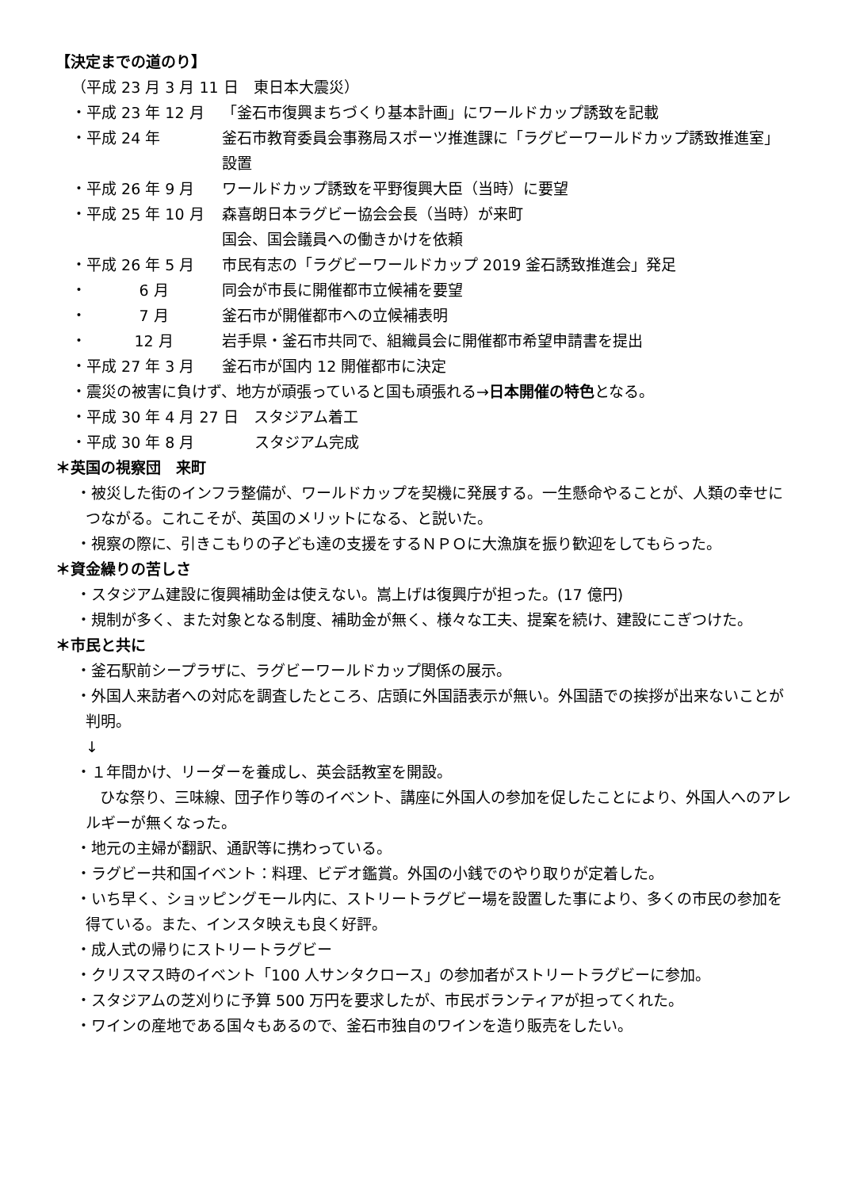【決定までの道のり】
（平成 23 月 3 月 11 日　東日本大震災）
・平成 23 年 12 月 「釜石市復興まちづくり基本計画」にワールドカップ誘致を記載
・平成 24 年 釜石市教育委員会事務局スポーツ推進課に「ラグビーワールドカップ誘致推進室」設置
・平成 26 年 9 月 ワールドカップ誘致を平野復興大臣（当時）に要望
・平成 25 年 10 月 森喜朗日本ラグビー協会会長（当時）が来町
国会、国会議員への働きかけを依頼
・平成 26 年 5 月 市民有志の「ラグビーワールドカップ 2019 釜石誘致推進会」発足
・ 6 月 同会が市長に開催都市立候補を要望
・ 7 月 釜石市が開催都市への立候補表明
・ 12 月 岩手県・釜石市共同で、組織員会に開催都市希望申請書を提出
・平成 27 年 3 月 釜石市が国内 12 開催都市に決定
・震災の被害に負けず、地方が頑張っていると国も頑張れる→日本開催の特色となる。
・平成 30 年 4 月 27 日　スタジアム着工
・平成 30 年 8 月　　　　スタジアム完成
＊英国の視察団　来町
・被災した街のインフラ整備が、ワールドカップを契機に発展する。一生懸命やることが、人類の幸せにつながる。これこそが、英国のメリットになる、と説いた。
・視察の際に、引きこもりの子ども達の支援をするＮＰＯに大漁旗を振り歓迎をしてもらった。
＊資金繰りの苦しさ
・スタジアム建設に復興補助金は使えない。嵩上げは復興庁が担った。(17 億円)
・規制が多く、また対象となる制度、補助金が無く、様々な工夫、提案を続け、建設にこぎつけた。
＊市民と共に
・釜石駅前シープラザに、ラグビーワールドカップ関係の展示。
・外国人来訪者への対応を調査したところ、店頭に外国語表示が無い。外国語での挨拶が出来ないことが判明。
↓
・１年間かけ、リーダーを養成し、英会話教室を開設。
ひな祭り、三味線、団子作り等のイベント、講座に外国人の参加を促したことにより、外国人へのアレルギーが無くなった。
・地元の主婦が翻訳、通訳等に携わっている。
・ラグビー共和国イベント：料理、ビデオ鑑賞。外国の小銭でのやり取りが定着した。
・いち早く、ショッピングモール内に、ストリートラグビー場を設置した事により、多くの市民の参加を得ている。また、インスタ映えも良く好評。
・成人式の帰りにストリートラグビー
・クリスマス時のイベント「100 人サンタクロース」の参加者がストリートラグビーに参加。
・スタジアムの芝刈りに予算 500 万円を要求したが、市民ボランティアが担ってくれた。
・ワインの産地である国々もあるので、釜石市独自のワインを造り販売をしたい。